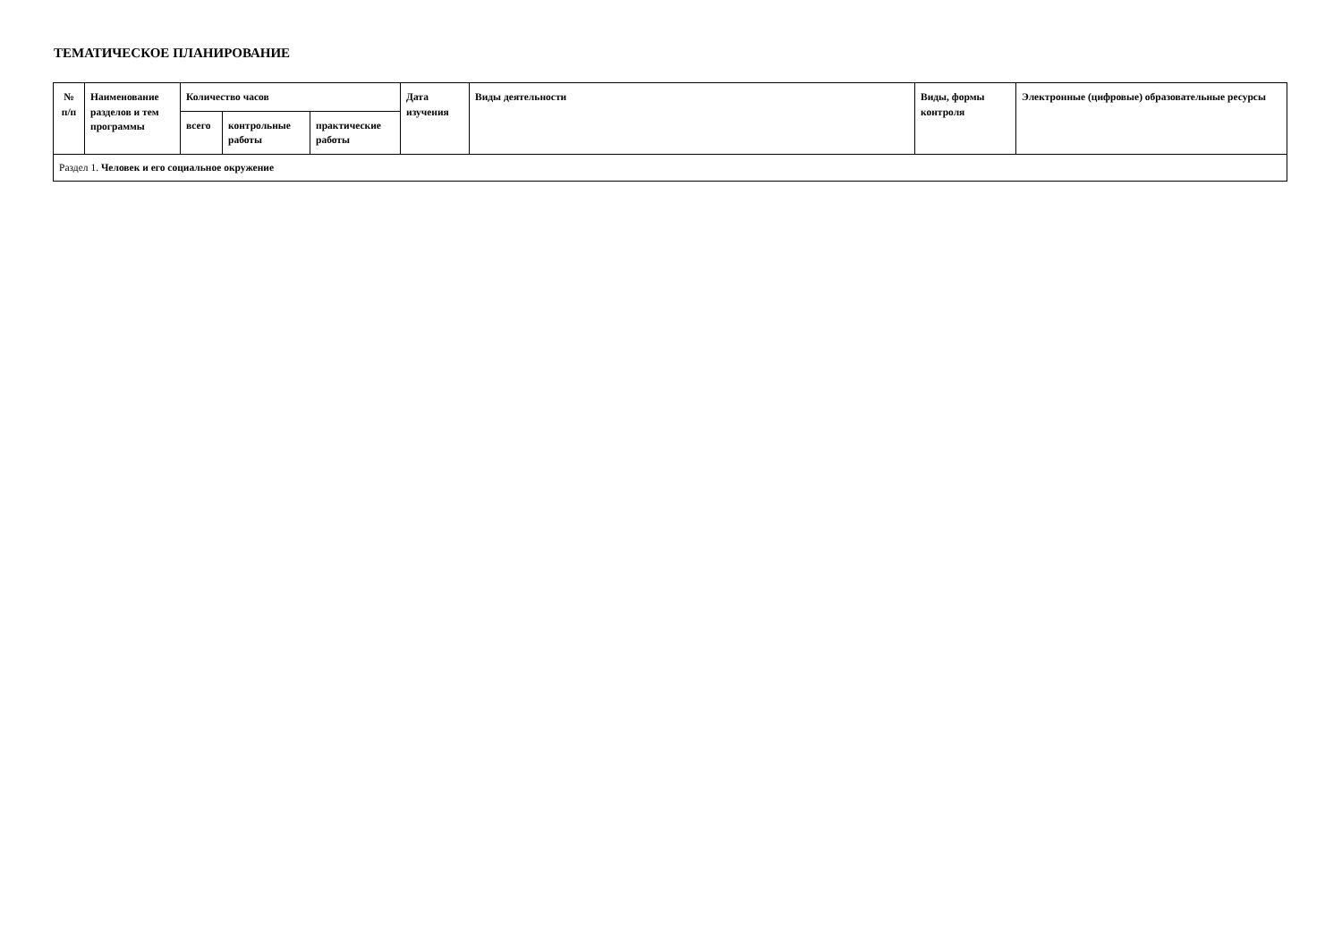ТЕМАТИЧЕСКОЕ ПЛАНИРОВАНИЕ
| № п/п | Наименование разделов и тем программы | Количество часов | | | Дата изучения | Виды деятельности | Виды, формы контроля | Электронные (цифровые) образовательные ресурсы |
| --- | --- | --- | --- | --- | --- | --- | --- | --- |
| | | всего | контрольные работы | практические работы | | | | |
| Раздел 1. Человек и его социальное окружение | | | | | | | | |